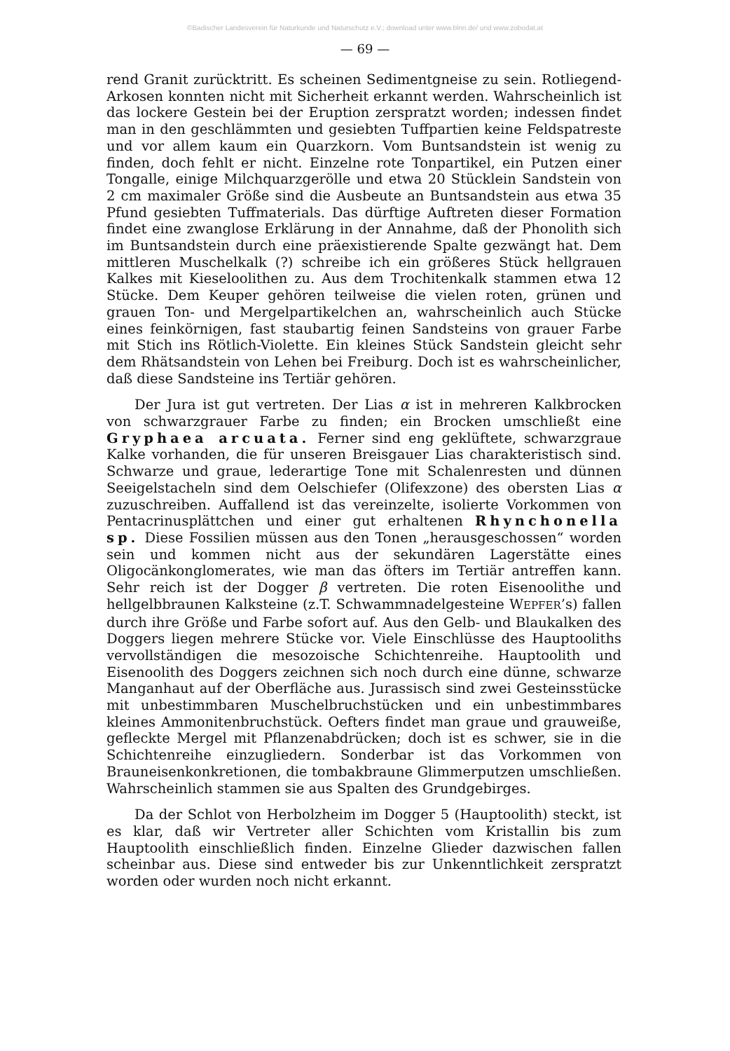©Badischer Landesverein für Naturkunde und Naturschutz e.V.; download unter www.blnn.de/ und www.zobodat.at
— 69 —
rend Granit zurücktritt. Es scheinen Sedimentgneise zu sein. Rotliegend-Arkosen konnten nicht mit Sicherheit erkannt werden. Wahrscheinlich ist das lockere Gestein bei der Eruption zerspratzt worden; indessen findet man in den geschlämmten und gesiebten Tuffpartien keine Feldspatreste und vor allem kaum ein Quarzkorn. Vom Buntsandstein ist wenig zu finden, doch fehlt er nicht. Einzelne rote Tonpartikel, ein Putzen einer Tongalle, einige Milchquarzgerölle und etwa 20 Stücklein Sandstein von 2 cm maximaler Größe sind die Ausbeute an Buntsandstein aus etwa 35 Pfund gesiebten Tuffmaterials. Das dürftige Auftreten dieser Formation findet eine zwanglose Erklärung in der Annahme, daß der Phonolith sich im Buntsandstein durch eine präexistierende Spalte gezwängt hat. Dem mittleren Muschelkalk (?) schreibe ich ein größeres Stück hellgrauen Kalkes mit Kieseloolithen zu. Aus dem Trochitenkalk stammen etwa 12 Stücke. Dem Keuper gehören teilweise die vielen roten, grünen und grauen Ton- und Mergelpartikelchen an, wahrscheinlich auch Stücke eines feinkörnigen, fast staubartig feinen Sandsteins von grauer Farbe mit Stich ins Rötlich-Violette. Ein kleines Stück Sandstein gleicht sehr dem Rhätsandstein von Lehen bei Freiburg. Doch ist es wahrscheinlicher, daß diese Sandsteine ins Tertiär gehören.
Der Jura ist gut vertreten. Der Lias α ist in mehreren Kalkbrocken von schwarzgrauer Farbe zu finden; ein Brocken umschließt eine Gryphaea arcuata. Ferner sind eng geklüftete, schwarzgraue Kalke vorhanden, die für unseren Breisgauer Lias charakteristisch sind. Schwarze und graue, lederartige Tone mit Schalenresten und dünnen Seeigelstacheln sind dem Oelschiefer (Olifexzone) des obersten Lias α zuzuschreiben. Auffallend ist das vereinzelte, isolierte Vorkommen von Pentacrinusplättchen und einer gut erhaltenen Rhynchonella sp. Diese Fossilien müssen aus den Tonen „herausgeschossen“ worden sein und kommen nicht aus der sekundären Lagerstätte eines Oligocänkonglomerates, wie man das öfters im Tertiär antreffen kann. Sehr reich ist der Dogger β vertreten. Die roten Eisenoolithe und hellgelbbraunen Kalksteine (z.T. Schwammnadelgesteine WEPFER’s) fallen durch ihre Größe und Farbe sofort auf. Aus den Gelb- und Blaukalken des Doggers liegen mehrere Stücke vor. Viele Einschlüsse des Hauptooliths vervollständigen die mesozoische Schichtenreihe. Hauptoolith und Eisenoolith des Doggers zeichnen sich noch durch eine dünne, schwarze Manganhaut auf der Oberfläche aus. Jurassisch sind zwei Gesteinsstücke mit unbestimmbaren Muschelbruchstücken und ein unbestimmbares kleines Ammonitenbruchstück. Oefters findet man graue und grauweiße, gefleckte Mergel mit Pflanzenabdrücken; doch ist es schwer, sie in die Schichtenreihe einzugliedern. Sonderbar ist das Vorkommen von Brauneisenkonkretionen, die tombakbraune Glimmerputzen umschließen. Wahrscheinlich stammen sie aus Spalten des Grundgebirges.
Da der Schlot von Herbolzheim im Dogger 5 (Hauptoolith) steckt, ist es klar, daß wir Vertreter aller Schichten vom Kristallin bis zum Hauptoolith einschließlich finden. Einzelne Glieder dazwischen fallen scheinbar aus. Diese sind entweder bis zur Unkenntlichkeit zerspratzt worden oder wurden noch nicht erkannt.